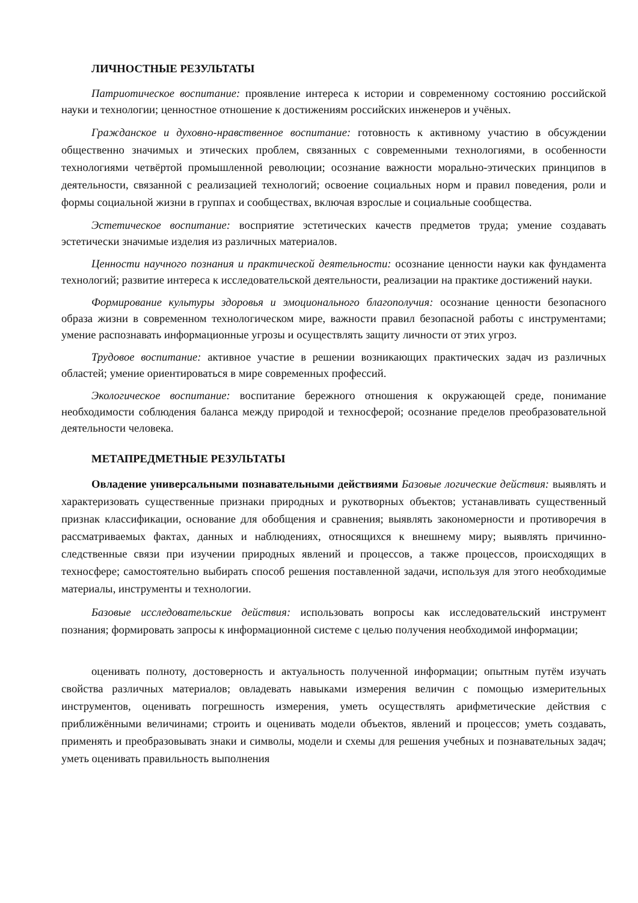ЛИЧНОСТНЫЕ РЕЗУЛЬТАТЫ
Патриотическое воспитание: проявление интереса к истории и современному состоянию российской науки и технологии; ценностное отношение к достижениям российских инженеров и учёных.
Гражданское и духовно-нравственное воспитание: готовность к активному участию в обсуждении общественно значимых и этических проблем, связанных с современными технологиями, в особенности технологиями четвёртой промышленной революции; осознание важности морально-этических принципов в деятельности, связанной с реализацией технологий; освоение социальных норм и правил поведения, роли и формы социальной жизни в группах и сообществах, включая взрослые и социальные сообщества.
Эстетическое воспитание: восприятие эстетических качеств предметов труда; умение создавать эстетически значимые изделия из различных материалов.
Ценности научного познания и практической деятельности: осознание ценности науки как фундамента технологий; развитие интереса к исследовательской деятельности, реализации на практике достижений науки.
Формирование культуры здоровья и эмоционального благополучия: осознание ценности безопасного образа жизни в современном технологическом мире, важности правил безопасной работы с инструментами; умение распознавать информационные угрозы и осуществлять защиту личности от этих угроз.
Трудовое воспитание: активное участие в решении возникающих практических задач из различных областей; умение ориентироваться в мире современных профессий.
Экологическое воспитание: воспитание бережного отношения к окружающей среде, понимание необходимости соблюдения баланса между природой и техносферой; осознание пределов преобразовательной деятельности человека.
МЕТАПРЕДМЕТНЫЕ РЕЗУЛЬТАТЫ
Овладение универсальными познавательными действиями Базовые логические действия: выявлять и характеризовать существенные признаки природных и рукотворных объектов; устанавливать существенный признак классификации, основание для обобщения и сравнения; выявлять закономерности и противоречия в рассматриваемых фактах, данных и наблюдениях, относящихся к внешнему миру; выявлять причинно-следственные связи при изучении природных явлений и процессов, а также процессов, происходящих в техносфере; самостоятельно выбирать способ решения поставленной задачи, используя для этого необходимые материалы, инструменты и технологии.
Базовые исследовательские действия: использовать вопросы как исследовательский инструмент познания; формировать запросы к информационной системе с целью получения необходимой информации;
оценивать полноту, достоверность и актуальность полученной информации; опытным путём изучать свойства различных материалов; овладевать навыками измерения величин с помощью измерительных инструментов, оценивать погрешность измерения, уметь осуществлять арифметические действия с приближёнными величинами; строить и оценивать модели объектов, явлений и процессов; уметь создавать, применять и преобразовывать знаки и символы, модели и схемы для решения учебных и познавательных задач; уметь оценивать правильность выполнения